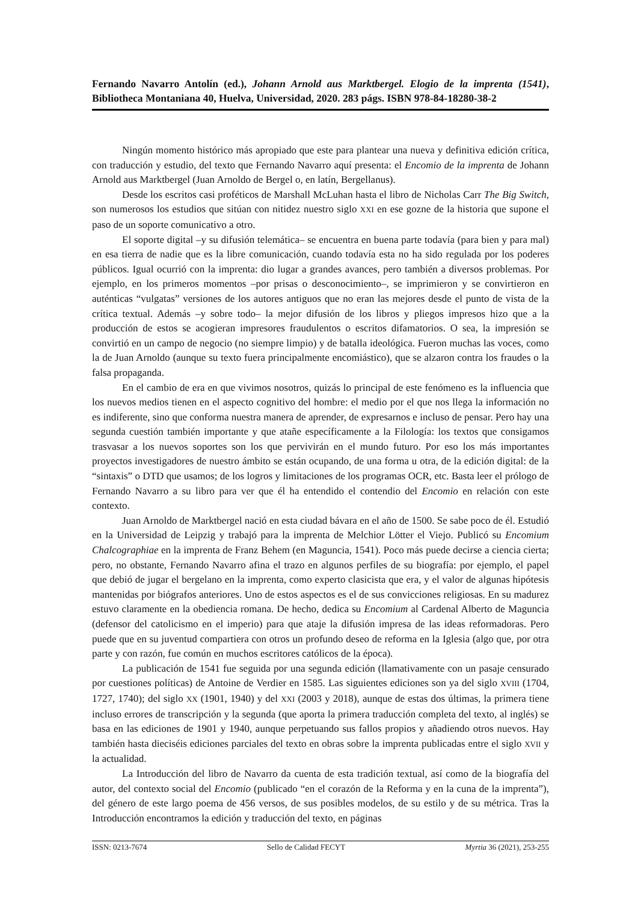Fernando Navarro Antolín (ed.), Johann Arnold aus Marktbergel. Elogio de la imprenta (1541), Bibliotheca Montaniana 40, Huelva, Universidad, 2020. 283 págs. ISBN 978-84-18280-38-2
Ningún momento histórico más apropiado que este para plantear una nueva y definitiva edición crítica, con traducción y estudio, del texto que Fernando Navarro aquí presenta: el Encomio de la imprenta de Johann Arnold aus Marktbergel (Juan Arnoldo de Bergel o, en latín, Bergellanus).
Desde los escritos casi proféticos de Marshall McLuhan hasta el libro de Nicholas Carr The Big Switch, son numerosos los estudios que sitúan con nitidez nuestro siglo XXI en ese gozne de la historia que supone el paso de un soporte comunicativo a otro.
El soporte digital –y su difusión telemática– se encuentra en buena parte todavía (para bien y para mal) en esa tierra de nadie que es la libre comunicación, cuando todavía esta no ha sido regulada por los poderes públicos. Igual ocurrió con la imprenta: dio lugar a grandes avances, pero también a diversos problemas. Por ejemplo, en los primeros momentos –por prisas o desconocimiento–, se imprimieron y se convirtieron en auténticas “vulgatas” versiones de los autores antiguos que no eran las mejores desde el punto de vista de la crítica textual. Además –y sobre todo– la mejor difusión de los libros y pliegos impresos hizo que a la producción de estos se acogieran impresores fraudulentos o escritos difamatorios. O sea, la impresión se convirtió en un campo de negocio (no siempre limpio) y de batalla ideológica. Fueron muchas las voces, como la de Juan Arnoldo (aunque su texto fuera principalmente encomiástico), que se alzaron contra los fraudes o la falsa propaganda.
En el cambio de era en que vivimos nosotros, quizás lo principal de este fenómeno es la influencia que los nuevos medios tienen en el aspecto cognitivo del hombre: el medio por el que nos llega la información no es indiferente, sino que conforma nuestra manera de aprender, de expresarnos e incluso de pensar. Pero hay una segunda cuestión también importante y que atañe específicamente a la Filología: los textos que consigamos trasvasar a los nuevos soportes son los que pervivirán en el mundo futuro. Por eso los más importantes proyectos investigadores de nuestro ámbito se están ocupando, de una forma u otra, de la edición digital: de la “sintaxis” o DTD que usamos; de los logros y limitaciones de los programas OCR, etc. Basta leer el prólogo de Fernando Navarro a su libro para ver que él ha entendido el contendio del Encomio en relación con este contexto.
Juan Arnoldo de Marktbergel nació en esta ciudad bávara en el año de 1500. Se sabe poco de él. Estudió en la Universidad de Leipzig y trabajó para la imprenta de Melchior Lötter el Viejo. Publicó su Encomium Chalcographiae en la imprenta de Franz Behem (en Maguncia, 1541). Poco más puede decirse a ciencia cierta; pero, no obstante, Fernando Navarro afina el trazo en algunos perfiles de su biografía: por ejemplo, el papel que debió de jugar el bergelano en la imprenta, como experto clasicista que era, y el valor de algunas hipótesis mantenidas por biógrafos anteriores. Uno de estos aspectos es el de sus convicciones religiosas. En su madurez estuvo claramente en la obediencia romana. De hecho, dedica su Encomium al Cardenal Alberto de Maguncia (defensor del catolicismo en el imperio) para que ataje la difusión impresa de las ideas reformadoras. Pero puede que en su juventud compartiera con otros un profundo deseo de reforma en la Iglesia (algo que, por otra parte y con razón, fue común en muchos escritores católicos de la época).
La publicación de 1541 fue seguida por una segunda edición (llamativamente con un pasaje censurado por cuestiones políticas) de Antoine de Verdier en 1585. Las siguientes ediciones son ya del siglo XVIII (1704, 1727, 1740); del siglo XX (1901, 1940) y del XXI (2003 y 2018), aunque de estas dos últimas, la primera tiene incluso errores de transcripción y la segunda (que aporta la primera traducción completa del texto, al inglés) se basa en las ediciones de 1901 y 1940, aunque perpetuando sus fallos propios y añadiendo otros nuevos. Hay también hasta dieciséis ediciones parciales del texto en obras sobre la imprenta publicadas entre el siglo XVII y la actualidad.
La Introducción del libro de Navarro da cuenta de esta tradición textual, así como de la biografía del autor, del contexto social del Encomio (publicado “en el corazón de la Reforma y en la cuna de la imprenta”), del género de este largo poema de 456 versos, de sus posibles modelos, de su estilo y de su métrica. Tras la Introducción encontramos la edición y traducción del texto, en páginas
ISSN: 0213-7674 Sello de Calidad FECYT Myrtia 36 (2021), 253-255